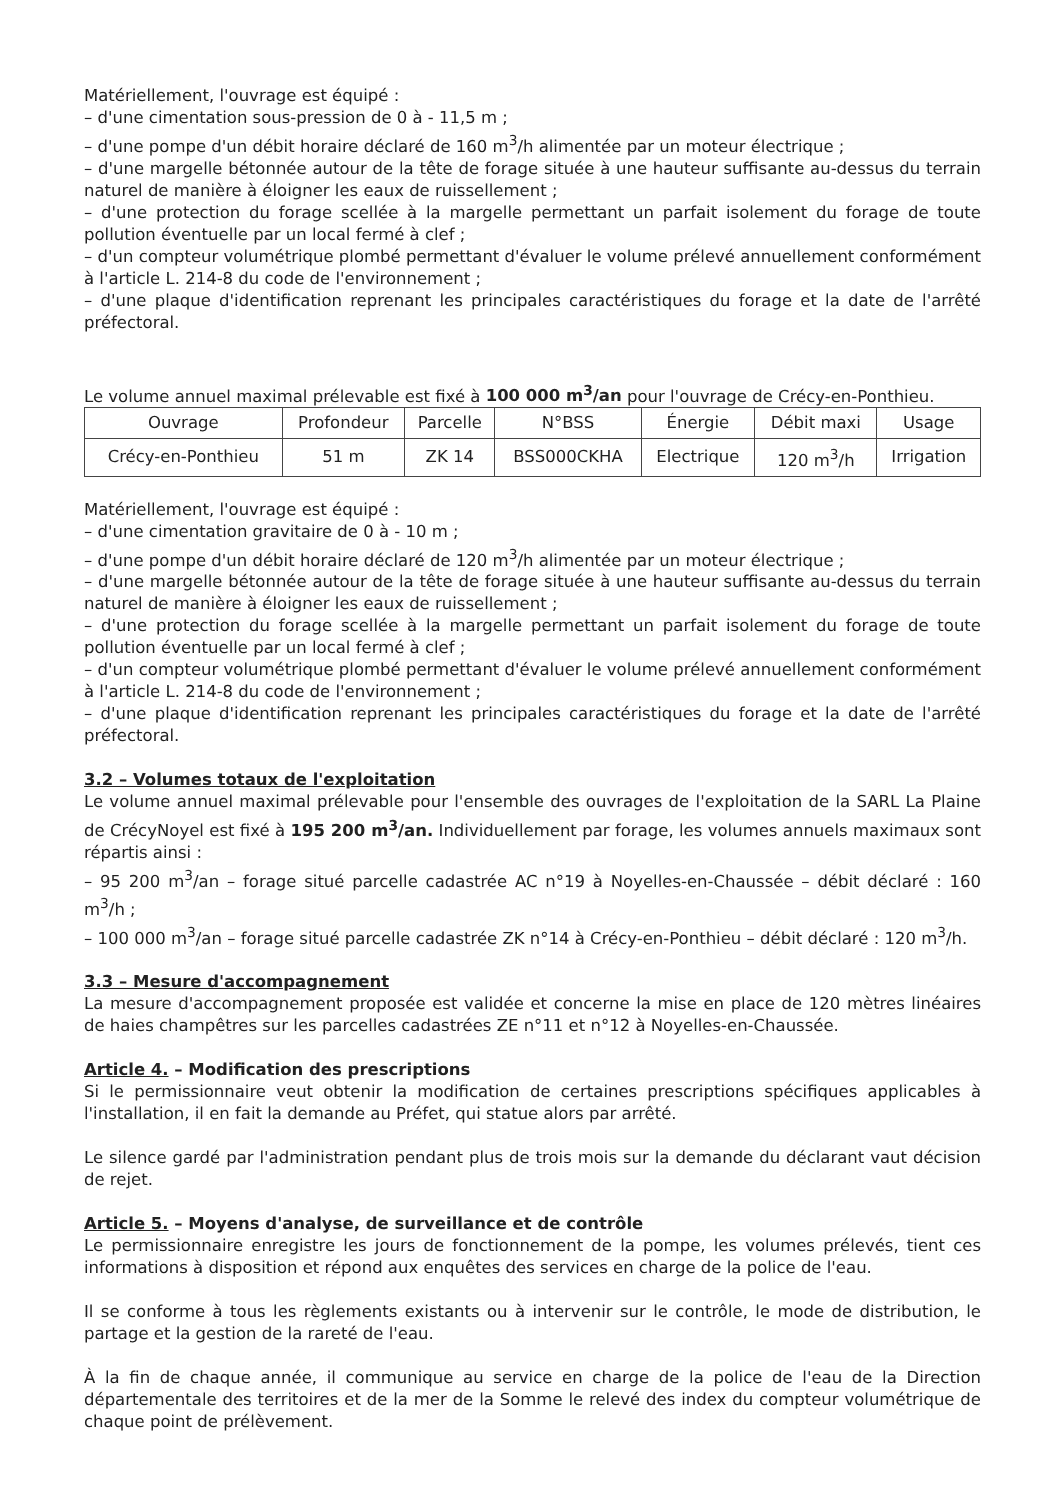Matériellement, l'ouvrage est équipé :
– d'une cimentation sous-pression de 0 à - 11,5 m ;
– d'une pompe d'un débit horaire déclaré de 160 m<sup>3</sup>/h alimentée par un moteur électrique ;
– d'une margelle bétonnée autour de la tête de forage située à une hauteur suffisante au-dessus du terrain naturel de manière à éloigner les eaux de ruissellement ;
– d'une protection du forage scellée à la margelle permettant un parfait isolement du forage de toute pollution éventuelle par un local fermé à clef ;
– d'un compteur volumétrique plombé permettant d'évaluer le volume prélevé annuellement conformément à l'article L. 214-8 du code de l'environnement ;
– d'une plaque d'identification reprenant les principales caractéristiques du forage et la date de l'arrêté préfectoral.
Le volume annuel maximal prélevable est fixé à 100 000 m<sup>3</sup>/an pour l'ouvrage de Crécy-en-Ponthieu.
| Ouvrage | Profondeur | Parcelle | N°BSS | Énergie | Débit maxi | Usage |
| --- | --- | --- | --- | --- | --- | --- |
| Crécy-en-Ponthieu | 51 m | ZK 14 | BSS000CKHA | Electrique | 120 m<sup>3</sup>/h | Irrigation |
Matériellement, l'ouvrage est équipé :
– d'une cimentation gravitaire de 0 à - 10 m ;
– d'une pompe d'un débit horaire déclaré de 120 m<sup>3</sup>/h alimentée par un moteur électrique ;
– d'une margelle bétonnée autour de la tête de forage située à une hauteur suffisante au-dessus du terrain naturel de manière à éloigner les eaux de ruissellement ;
– d'une protection du forage scellée à la margelle permettant un parfait isolement du forage de toute pollution éventuelle par un local fermé à clef ;
– d'un compteur volumétrique plombé permettant d'évaluer le volume prélevé annuellement conformément à l'article L. 214-8 du code de l'environnement ;
– d'une plaque d'identification reprenant les principales caractéristiques du forage et la date de l'arrêté préfectoral.
3.2 – Volumes totaux de l'exploitation
Le volume annuel maximal prélevable pour l'ensemble des ouvrages de l'exploitation de la SARL La Plaine de CrécyNoyel est fixé à 195 200 m<sup>3</sup>/an. Individuellement par forage, les volumes annuels maximaux sont répartis ainsi :
– 95 200 m<sup>3</sup>/an – forage situé parcelle cadastrée AC n°19 à Noyelles-en-Chaussée – débit déclaré : 160 m<sup>3</sup>/h ;
– 100 000 m<sup>3</sup>/an – forage situé parcelle cadastrée ZK n°14 à Crécy-en-Ponthieu – débit déclaré : 120 m<sup>3</sup>/h.
3.3 – Mesure d'accompagnement
La mesure d'accompagnement proposée est validée et concerne la mise en place de 120 mètres linéaires de haies champêtres sur les parcelles cadastrées ZE n°11 et n°12 à Noyelles-en-Chaussée.
Article 4. – Modification des prescriptions
Si le permissionnaire veut obtenir la modification de certaines prescriptions spécifiques applicables à l'installation, il en fait la demande au Préfet, qui statue alors par arrêté.
Le silence gardé par l'administration pendant plus de trois mois sur la demande du déclarant vaut décision de rejet.
Article 5. – Moyens d'analyse, de surveillance et de contrôle
Le permissionnaire enregistre les jours de fonctionnement de la pompe, les volumes prélevés, tient ces informations à disposition et répond aux enquêtes des services en charge de la police de l'eau.
Il se conforme à tous les règlements existants ou à intervenir sur le contrôle, le mode de distribution, le partage et la gestion de la rareté de l'eau.
À la fin de chaque année, il communique au service en charge de la police de l'eau de la Direction départementale des territoires et de la mer de la Somme le relevé des index du compteur volumétrique de chaque point de prélèvement.